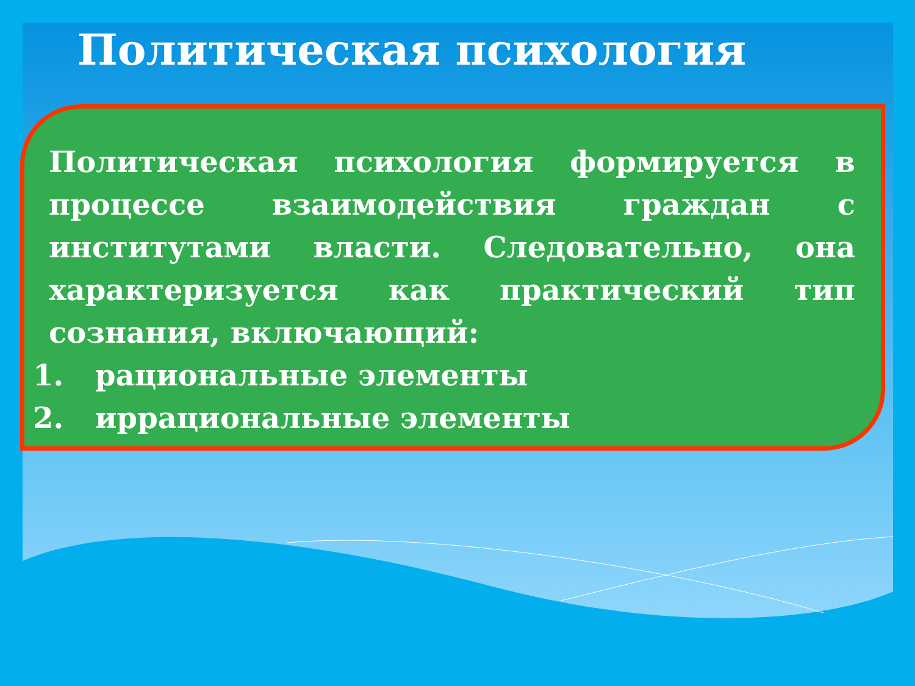Политическая психология
Политическая психология формируется в процессе взаимодействия граждан с институтами власти. Следовательно, она характеризуется как практический тип сознания, включающий:
1. рациональные элементы
2. иррациональные элементы